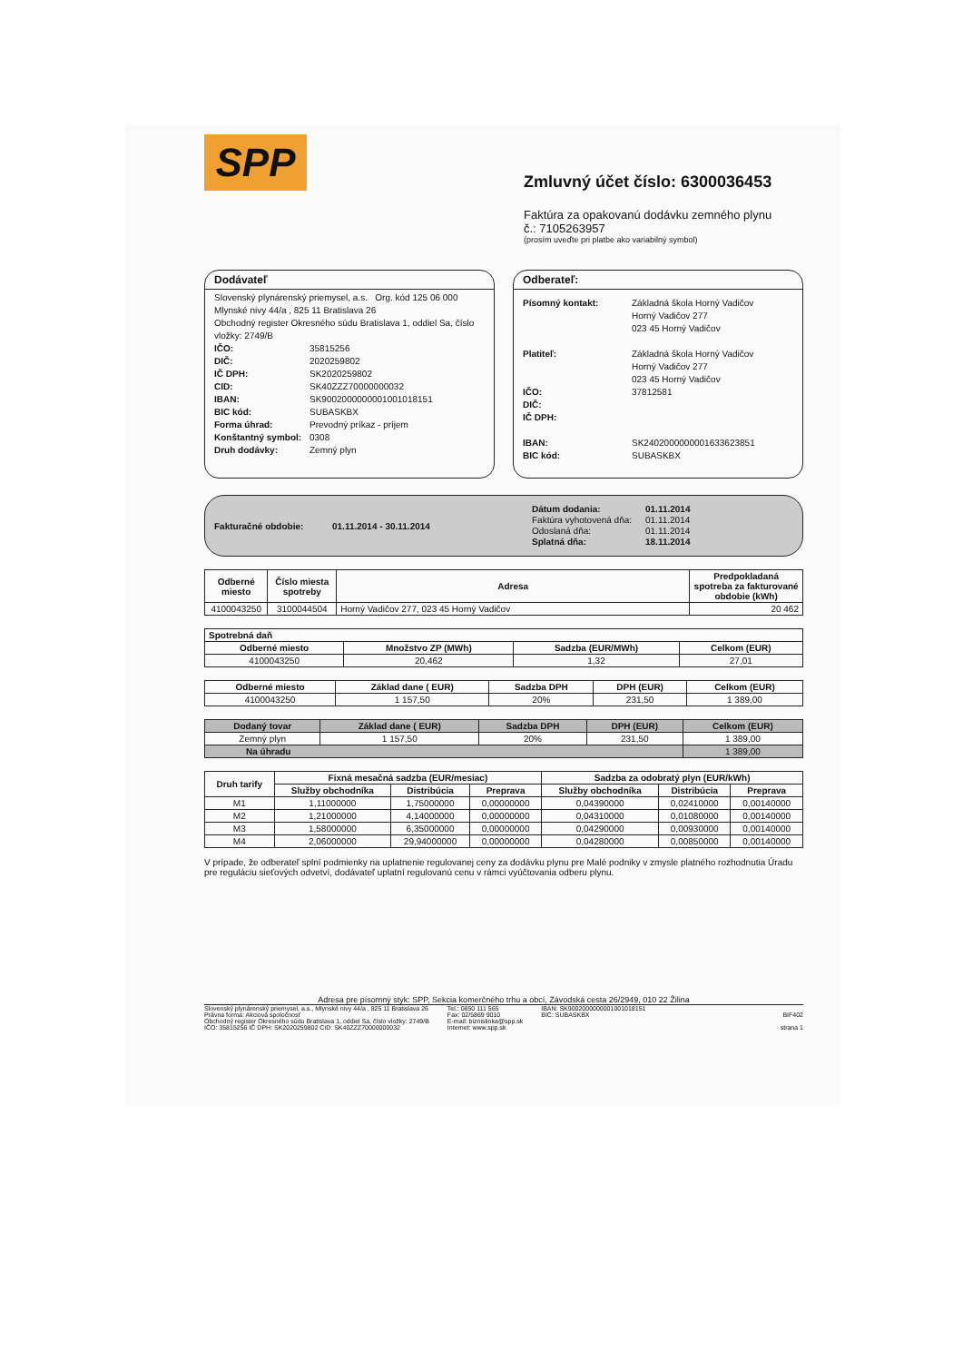SPP
Zmluvný účet číslo: 6300036453
Faktúra za opakovanú dodávku zemného plynu
č.: 7105263957
(prosím uveďte pri platbe ako variabilný symbol)
Dodávateľ
Slovenský plynárenský priemysel, a.s. Org. kód 125 06 000
Mlynské nivy 44/a , 825 11 Bratislava 26
Obchodný register Okresného súdu Bratislava 1, oddiel Sa, číslo vložky: 2749/B
IČO: 35815256
DIČ: 2020259802
IČ DPH: SK2020259802
CID: SK40ZZZ70000000032
IBAN: SK9002000000001001018151
BIC kód: SUBASKBX
Forma úhrad: Prevodný príkaz - príjem
Konštantný symbol: 0308
Druh dodávky: Zemný plyn
Odberateľ:
Písomný kontakt: Základná škola Horný Vadičov
Horný Vadičov 277
023 45 Horný Vadičov
Platiteľ: Základná škola Horný Vadičov
Horný Vadičov 277
023 45 Horný Vadičov
IČO: 37812581
DIČ:
IČ DPH:
IBAN: SK2402000000001633623851
BIC kód: SUBASKBX
Fakturačné obdobie: 01.11.2014 - 30.11.2014
Dátum dodania: 01.11.2014
Faktúra vyhotovená dňa: 01.11.2014
Odoslaná dňa: 01.11.2014
Splatná dňa: 18.11.2014
| Odberné miesto | Číslo miesta spotreby | Adresa | Predpokladaná spotreba za fakturované obdobie (kWh) |
| --- | --- | --- | --- |
| 4100043250 | 3100044504 | Horný Vadičov 277, 023 45 Horný Vadičov | 20 462 |
| Spotrebná daň | | | |
| --- | --- | --- | --- |
| Odberné miesto | Množstvo ZP (MWh) | Sadzba (EUR/MWh) | Celkom (EUR) |
| 4100043250 | 20,462 | 1,32 | 27,01 |
| Odberné miesto | Základ dane ( EUR) | Sadzba DPH | DPH (EUR) | Celkom (EUR) |
| --- | --- | --- | --- | --- |
| 4100043250 | 1 157,50 | 20% | 231,50 | 1 389,00 |
| Dodaný tovar | Základ dane ( EUR) | Sadzba DPH | DPH (EUR) | Celkom (EUR) |
| --- | --- | --- | --- | --- |
| Zemný plyn | 1 157,50 | 20% | 231,50 | 1 389,00 |
| Na úhradu | | | | 1 389,00 |
| Druh tarify | Fixná mesačná sadzba (EUR/mesiac) | | | Sadzba za odobratý plyn (EUR/kWh) | | |
| --- | --- | --- | --- | --- | --- | --- |
| | Služby obchodníka | Distribúcia | Preprava | Služby obchodníka | Distribúcia | Preprava |
| M1 | 1,11000000 | 1,75000000 | 0,00000000 | 0,04390000 | 0,02410000 | 0,00140000 |
| M2 | 1,21000000 | 4,14000000 | 0,00000000 | 0,04310000 | 0,01080000 | 0,00140000 |
| M3 | 1,58000000 | 6,35000000 | 0,00000000 | 0,04290000 | 0,00930000 | 0,00140000 |
| M4 | 2,06000000 | 29,94000000 | 0,00000000 | 0,04280000 | 0,00850000 | 0,00140000 |
V prípade, že odberateľ splní podmienky na uplatnenie regulovanej ceny za dodávku plynu pre Malé podniky v zmysle platného rozhodnutia Úradu pre reguláciu sieťových odvetví, dodávateľ uplatní regulovanú cenu v rámci vyúčtovania odberu plynu.
Adresa pre písomný styk: SPP, Sekcia komerčného trhu a obcí, Závodská cesta 26/2949, 010 22 Žilina
Slovenský plynárenský priemysel, a.s., Mlynské nivy 44/a , 825 11 Bratislava 26
Právna forma: Akciová spoločnosť
Obchodný register Okresného súdu Bratislava 1, oddiel Sa, číslo vložky: 2749/B
IČO: 35815256 IČ DPH: SK2020259802 CID: SK40ZZZ70000000032
Tel.: 0850 111 565
Fax: 02/5869 9010
E-mail: biznislinka@spp.sk
Internet: www.spp.sk
IBAN: SK9002000000001001018151
BIC: SUBASKBX
BIF402
strana 1